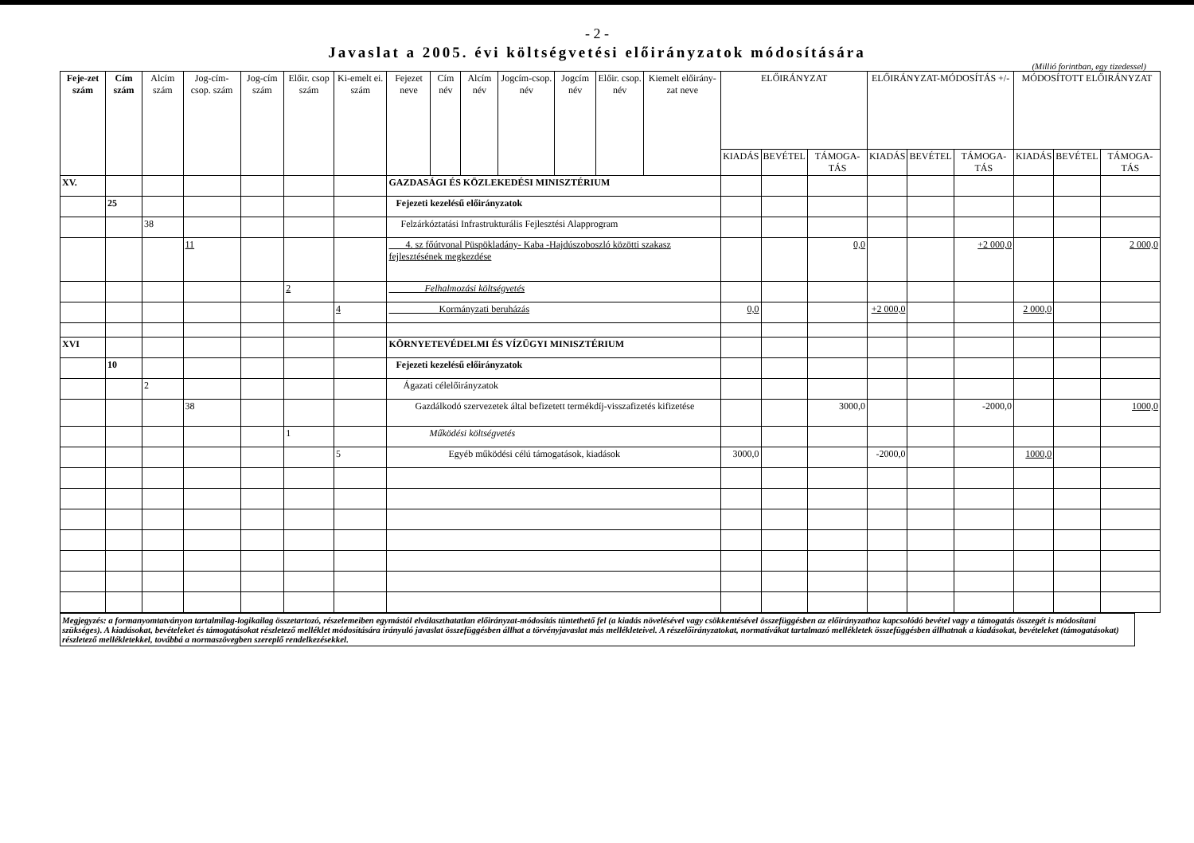- 2 -
Javaslat a 2005. évi költségvetési előirányzatok módosítására
(Millió forintban, egy tizedessel)
| Feje-zet szám | Cím szám | Alcím szám | Jog-cím-csop. szám | Jog-cím szám | Előir. csop szám | Ki-emelt ei. szám | Fejezet neve | Cím név | Alcím név | Jogcím-csop. név | Jogcím név | Előir. csop. név | Kiemelt előirány-zat neve | ELŐIRÁNYZAT | | | ELŐIRÁNYZAT-MÓDOSÍTÁS +/- | | | MÓDOSÍTOTT ELŐIRÁNYZAT | | |
| --- | --- | --- | --- | --- | --- | --- | --- | --- | --- | --- | --- | --- | --- | --- | --- | --- | --- | --- | --- | --- | --- | --- |
| | | | | | | | | | | | | | | KIADÁS | BEVÉTEL | TÁMOGA-TÁS | KIADÁS | BEVÉTEL | TÁMOGA-TÁS | KIADÁS | BEVÉTEL | TÁMOGA-TÁS |
| XV. | | | | | | | GAZDASÁGI ÉS KÖZLEKEDÉSI MINISZTÉRIUM | | | | | | | | | | | | | | | |
| | 25 | | | | | | Fejezeti kezelésű előirányzatok | | | | | | | | | | | | | | | |
| | | 38 | | | | | Felzárkóztatási Infrastrukturális Fejlesztési Alapprogram | | | | | | | | | | | | | | | |
| | | | 11 | | | | 4. sz főútvonal Püspökladány- Kaba -Hajdúszoboszló közötti szakasz fejlesztésének megkezdése | | | | | | | | | 0,0 | | | +2 000,0 | | | 2 000,0 |
| | | | | | 2 | | Felhalmozási költségvetés | | | | | | | | | | | | | | | |
| | | | | | | 4 | Kormányzati beruházás | | | | | | | 0,0 | | | +2 000,0 | | | 2 000,0 | | |
| XVI | | | | | | | KÖRNYETEVÉDELMI ÉS VÍZÜGYI MINISZTÉRIUM | | | | | | | | | | | | | | | |
| | 10 | | | | | | Fejezeti kezelésű előirányzatok | | | | | | | | | | | | | | | |
| | | 2 | | | | | Ágazati célelőirányzatok | | | | | | | | | | | | | | | |
| | | | 38 | | | | Gazdálkodó szervezetek által befizetett termékdíj-visszafizetés kifizetése | | | | | | | | | 3000,0 | | | -2000,0 | | | 1000,0 |
| | | | | | 1 | | Működési költségvetés | | | | | | | | | | | | | | | |
| | | | | | | 5 | Egyéb működési célú támogatások, kiadások | | | | | | | 3000,0 | | | -2000,0 | | | 1000,0 | | |
Megjegyzés: a formanyomtatványon tartalmilag-logikailag összetartozó, részelemeiben egymástól elválaszthatatlan előirányzat-módosítás tüntethető fel (a kiadás növelésével vagy csökkentésével összefüggésben az előirányzathoz kapcsolódó bevétel vagy a támogatás összegét is módosítani szükséges). A kiadásokat, bevételeket és támogatásokat részletező melléklet módosítására irányuló javaslat összefüggésben állhat a törvényjavaslat más mellékleteivel. A részelőirányzatokat, normatívákat tartalmazó mellékletek összefüggésben állhatnak a kiadásokat, bevételeket (támogatásokat) részletező mellékletekkel, továbbá a normaszövegben szereplő rendelkezésekkel.